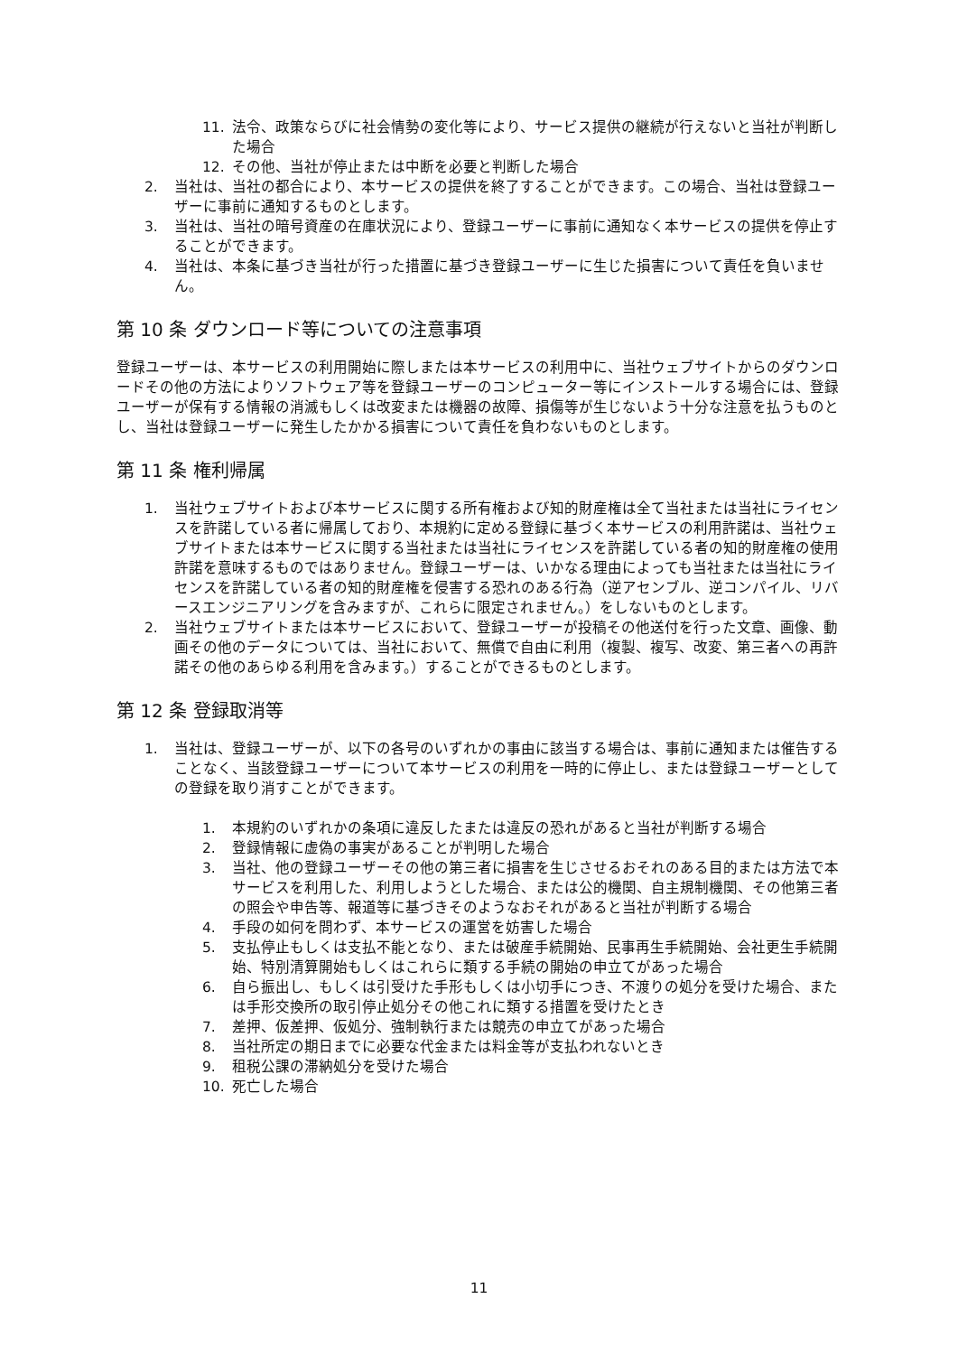11. 法令、政策ならびに社会情勢の変化等により、サービス提供の継続が行えないと当社が判断した場合
12. その他、当社が停止または中断を必要と判断した場合
2. 当社は、当社の都合により、本サービスの提供を終了することができます。この場合、当社は登録ユーザーに事前に通知するものとします。
3. 当社は、当社の暗号資産の在庫状況により、登録ユーザーに事前に通知なく本サービスの提供を停止することができます。
4. 当社は、本条に基づき当社が行った措置に基づき登録ユーザーに生じた損害について責任を負いません。
第 10 条 ダウンロード等についての注意事項
登録ユーザーは、本サービスの利用開始に際しまたは本サービスの利用中に、当社ウェブサイトからのダウンロードその他の方法によりソフトウェア等を登録ユーザーのコンピューター等にインストールする場合には、登録ユーザーが保有する情報の消滅もしくは改変または機器の故障、損傷等が生じないよう十分な注意を払うものとし、当社は登録ユーザーに発生したかかる損害について責任を負わないものとします。
第 11 条 権利帰属
1. 当社ウェブサイトおよび本サービスに関する所有権および知的財産権は全て当社または当社にライセンスを許諾している者に帰属しており、本規約に定める登録に基づく本サービスの利用許諾は、当社ウェブサイトまたは本サービスに関する当社または当社にライセンスを許諾している者の知的財産権の使用許諾を意味するものではありません。登録ユーザーは、いかなる理由によっても当社または当社にライセンスを許諾している者の知的財産権を侵害する恐れのある行為（逆アセンブル、逆コンパイル、リバースエンジニアリングを含みますが、これらに限定されません。）をしないものとします。
2. 当社ウェブサイトまたは本サービスにおいて、登録ユーザーが投稿その他送付を行った文章、画像、動画その他のデータについては、当社において、無償で自由に利用（複製、複写、改変、第三者への再許諾その他のあらゆる利用を含みます。）することができるものとします。
第 12 条 登録取消等
1. 当社は、登録ユーザーが、以下の各号のいずれかの事由に該当する場合は、事前に通知または催告することなく、当該登録ユーザーについて本サービスの利用を一時的に停止し、または登録ユーザーとしての登録を取り消すことができます。
1. 本規約のいずれかの条項に違反したまたは違反の恐れがあると当社が判断する場合
2. 登録情報に虚偽の事実があることが判明した場合
3. 当社、他の登録ユーザーその他の第三者に損害を生じさせるおそれのある目的または方法で本サービスを利用した、利用しようとした場合、または公的機関、自主規制機関、その他第三者の照会や申告等、報道等に基づきそのようなおそれがあると当社が判断する場合
4. 手段の如何を問わず、本サービスの運営を妨害した場合
5. 支払停止もしくは支払不能となり、または破産手続開始、民事再生手続開始、会社更生手続開始、特別清算開始もしくはこれらに類する手続の開始の申立てがあった場合
6. 自ら振出し、もしくは引受けた手形もしくは小切手につき、不渡りの処分を受けた場合、または手形交換所の取引停止処分その他これに類する措置を受けたとき
7. 差押、仮差押、仮処分、強制執行または競売の申立てがあった場合
8. 当社所定の期日までに必要な代金または料金等が支払われないとき
9. 租税公課の滞納処分を受けた場合
10. 死亡した場合
11